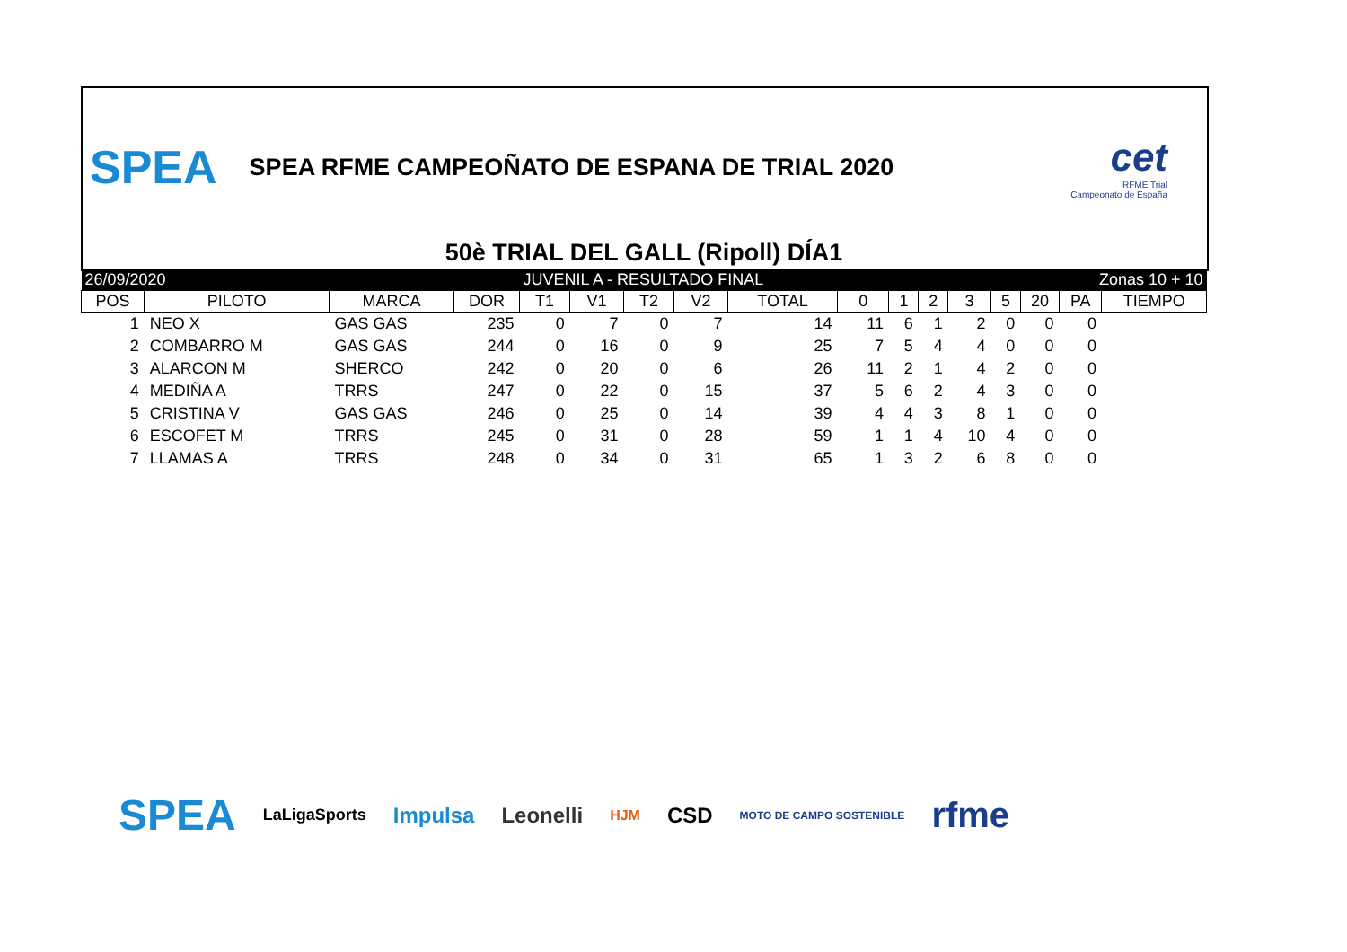SPEA
SPEA RFME CAMPEOÑATO DE ESPANA DE TRIAL 2020
cet
RFME Trial
Campeonato de España
50è TRIAL DEL GALL (Ripoll) DÍA1
| 26/09/2020 | | | | JUVENIL A - RESULTADO FINAL | | | | | | Zonas 10 + 10 | | | | | | |
| POS | PILOTO | MARCA | DOR | T1 | V1 | T2 | V2 | TOTAL | 0 | 1 | 2 | 3 | 5 | 20 | PA | TIEMPO |
| 1 | NEO X | GAS GAS | 235 | 0 | 7 | 0 | 7 | 14 | 11 | 6 | 1 | 2 | 0 | 0 | 0 | |
| 2 | COMBARRO M | GAS GAS | 244 | 0 | 16 | 0 | 9 | 25 | 7 | 5 | 4 | 4 | 0 | 0 | 0 | |
| 3 | ALARCON M | SHERCO | 242 | 0 | 20 | 0 | 6 | 26 | 11 | 2 | 1 | 4 | 2 | 0 | 0 | |
| 4 | MEDIÑA A | TRRS | 247 | 0 | 22 | 0 | 15 | 37 | 5 | 6 | 2 | 4 | 3 | 0 | 0 | |
| 5 | CRISTINA V | GAS GAS | 246 | 0 | 25 | 0 | 14 | 39 | 4 | 4 | 3 | 8 | 1 | 0 | 0 | |
| 6 | ESCOFET M | TRRS | 245 | 0 | 31 | 0 | 28 | 59 | 1 | 1 | 4 | 10 | 4 | 0 | 0 | |
| 7 | LLAMAS A | TRRS | 248 | 0 | 34 | 0 | 31 | 65 | 1 | 3 | 2 | 6 | 8 | 0 | 0 | |
SPEA LaLigaSports Impulsa Leonelli HJM CSD MOTO DE CAMPO SOSTENIBLE rfme